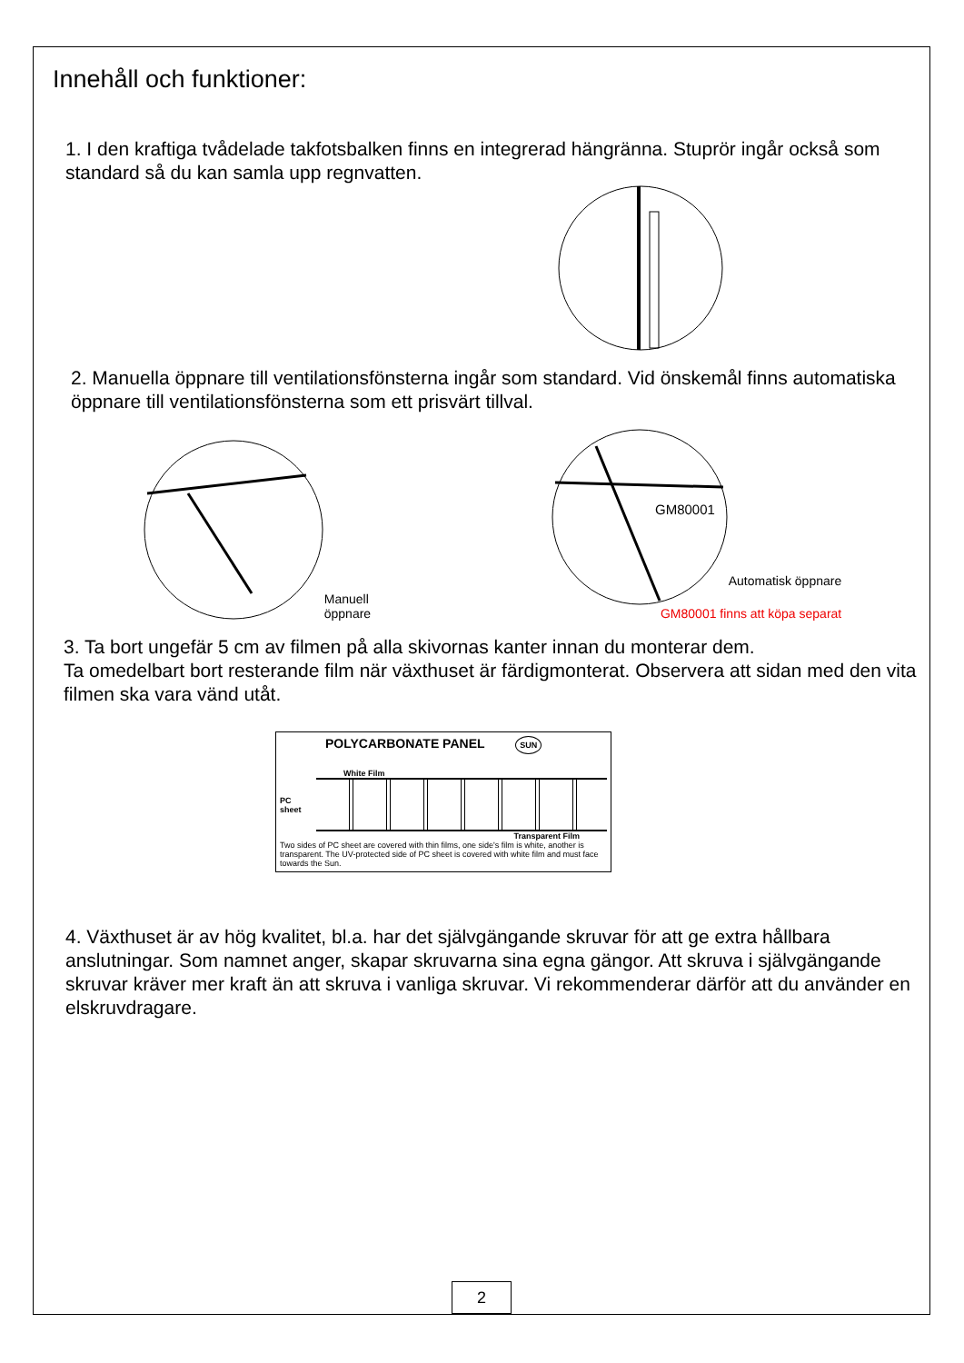Innehåll och funktioner:
1. I den kraftiga tvådelade takfotsbalken finns en integrerad hängränna. Stuprör ingår också som standard så du kan samla upp regnvatten.
2. Manuella öppnare till ventilationsfönsterna ingår som standard. Vid önskemål finns automatiska öppnare till ventilationsfönsterna som ett prisvärt tillval.
Manuell
öppnare
GM80001
Automatisk öppnare
GM80001 finns att köpa separat
3. Ta bort ungefär 5 cm av filmen på alla skivornas kanter innan du monterar dem.
Ta omedelbart bort resterande film när växthuset är färdigmonterat. Observera att sidan med den vita filmen ska vara vänd utåt.
POLYCARBONATE PANEL SUN
White Film
PC
sheet
Transparent Film
Two sides of PC sheet are covered with thin films, one side's film is white, another is transparent. The UV-protected side of PC sheet is covered with white film and must face towards the Sun.
4. Växthuset är av hög kvalitet, bl.a. har det självgängande skruvar för att ge extra hållbara anslutningar. Som namnet anger, skapar skruvarna sina egna gängor. Att skruva i självgängande skruvar kräver mer kraft än att skruva i vanliga skruvar. Vi rekommenderar därför att du använder en elskruvdragare.
2